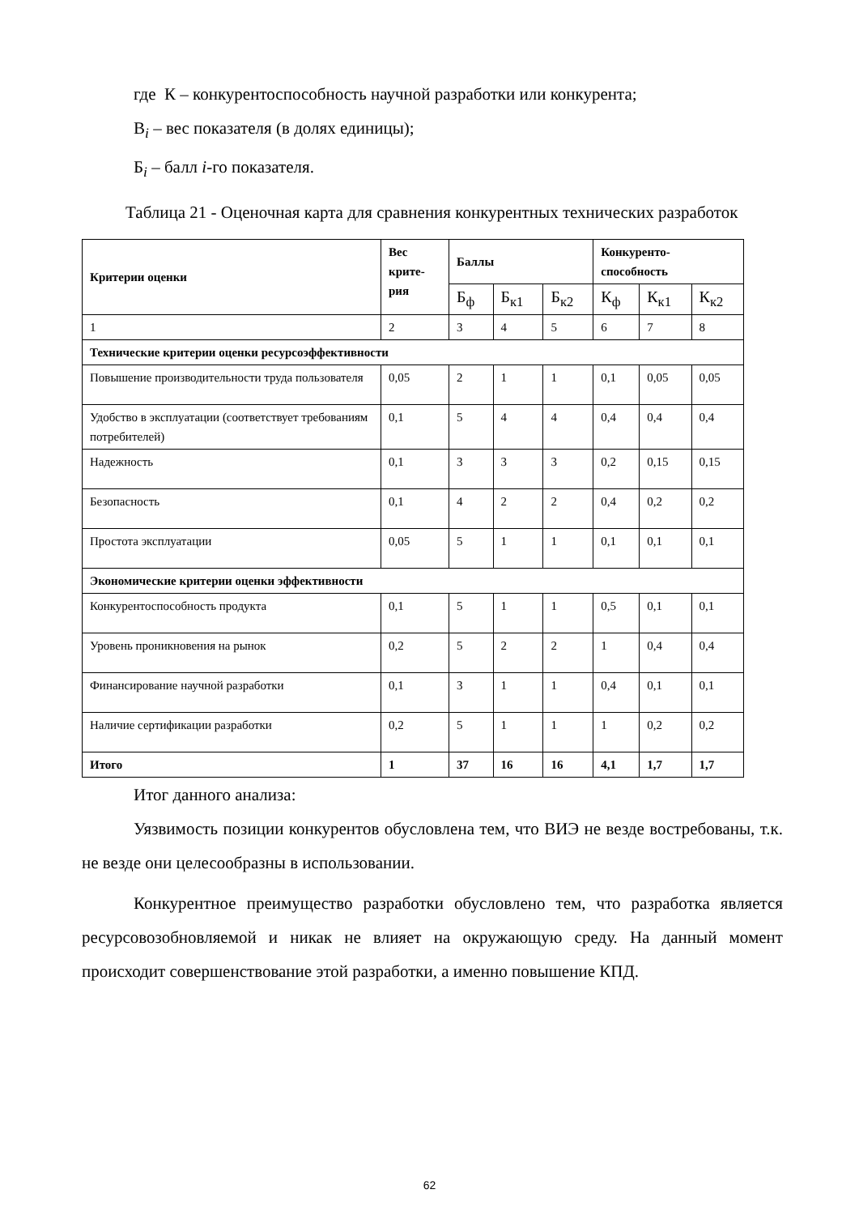где К – конкурентоспособность научной разработки или конкурента;
В<sub>i</sub> – вес показателя (в долях единицы);
Б<sub>i</sub> – балл i-го показателя.
Таблица 21 - Оценочная карта для сравнения конкурентных технических разработок
| Критерии оценки | Вес крите- рия | Баллы | | | Конкуренто- способность | | |
| --- | --- | --- | --- | --- | --- | --- | --- |
| | | Б<sub>ф</sub> | Б<sub>к1</sub> | Б<sub>к2</sub> | К<sub>ф</sub> | К<sub>к1</sub> | К<sub>к2</sub> |
| 1 | 2 | 3 | 4 | 5 | 6 | 7 | 8 |
| Технические критерии оценки ресурсоэффективности | | | | | | | |
| Повышение производительности труда пользователя | 0,05 | 2 | 1 | 1 | 0,1 | 0,05 | 0,05 |
| Удобство в эксплуатации (соответствует требованиям потребителей) | 0,1 | 5 | 4 | 4 | 0,4 | 0,4 | 0,4 |
| Надежность | 0,1 | 3 | 3 | 3 | 0,2 | 0,15 | 0,15 |
| Безопасность | 0,1 | 4 | 2 | 2 | 0,4 | 0,2 | 0,2 |
| Простота эксплуатации | 0,05 | 5 | 1 | 1 | 0,1 | 0,1 | 0,1 |
| Экономические критерии оценки эффективности | | | | | | | |
| Конкурентоспособность продукта | 0,1 | 5 | 1 | 1 | 0,5 | 0,1 | 0,1 |
| Уровень проникновения на рынок | 0,2 | 5 | 2 | 2 | 1 | 0,4 | 0,4 |
| Финансирование научной разработки | 0,1 | 3 | 1 | 1 | 0,4 | 0,1 | 0,1 |
| Наличие сертификации разработки | 0,2 | 5 | 1 | 1 | 1 | 0,2 | 0,2 |
| Итого | 1 | 37 | 16 | 16 | 4,1 | 1,7 | 1,7 |
Итог данного анализа:
Уязвимость позиции конкурентов обусловлена тем, что ВИЭ не везде востребованы, т.к. не везде они целесообразны в использовании.
Конкурентное преимущество разработки обусловлено тем, что разработка является ресурсовозобновляемой и никак не влияет на окружающую среду. На данный момент происходит совершенствование этой разработки, а именно повышение КПД.
62